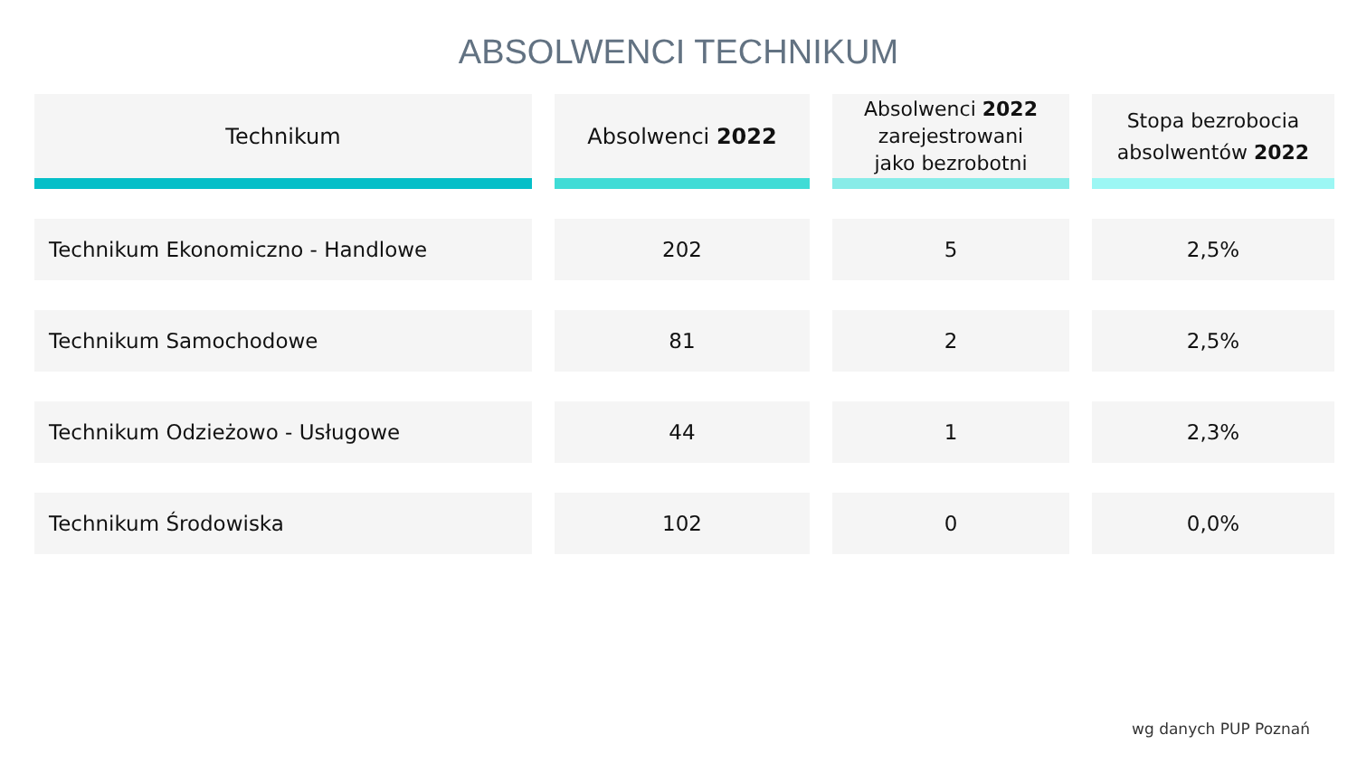ABSOLWENCI TECHNIKUM
| Technikum | Absolwenci 2022 | Absolwenci 2022 zarejestrowani jako bezrobotni | Stopa bezrobocia absolwentów 2022 |
| --- | --- | --- | --- |
| Technikum Ekonomiczno - Handlowe | 202 | 5 | 2,5% |
| Technikum Samochodowe | 81 | 2 | 2,5% |
| Technikum Odzieżowo - Usługowe | 44 | 1 | 2,3% |
| Technikum Środowiska | 102 | 0 | 0,0% |
wg danych PUP Poznań